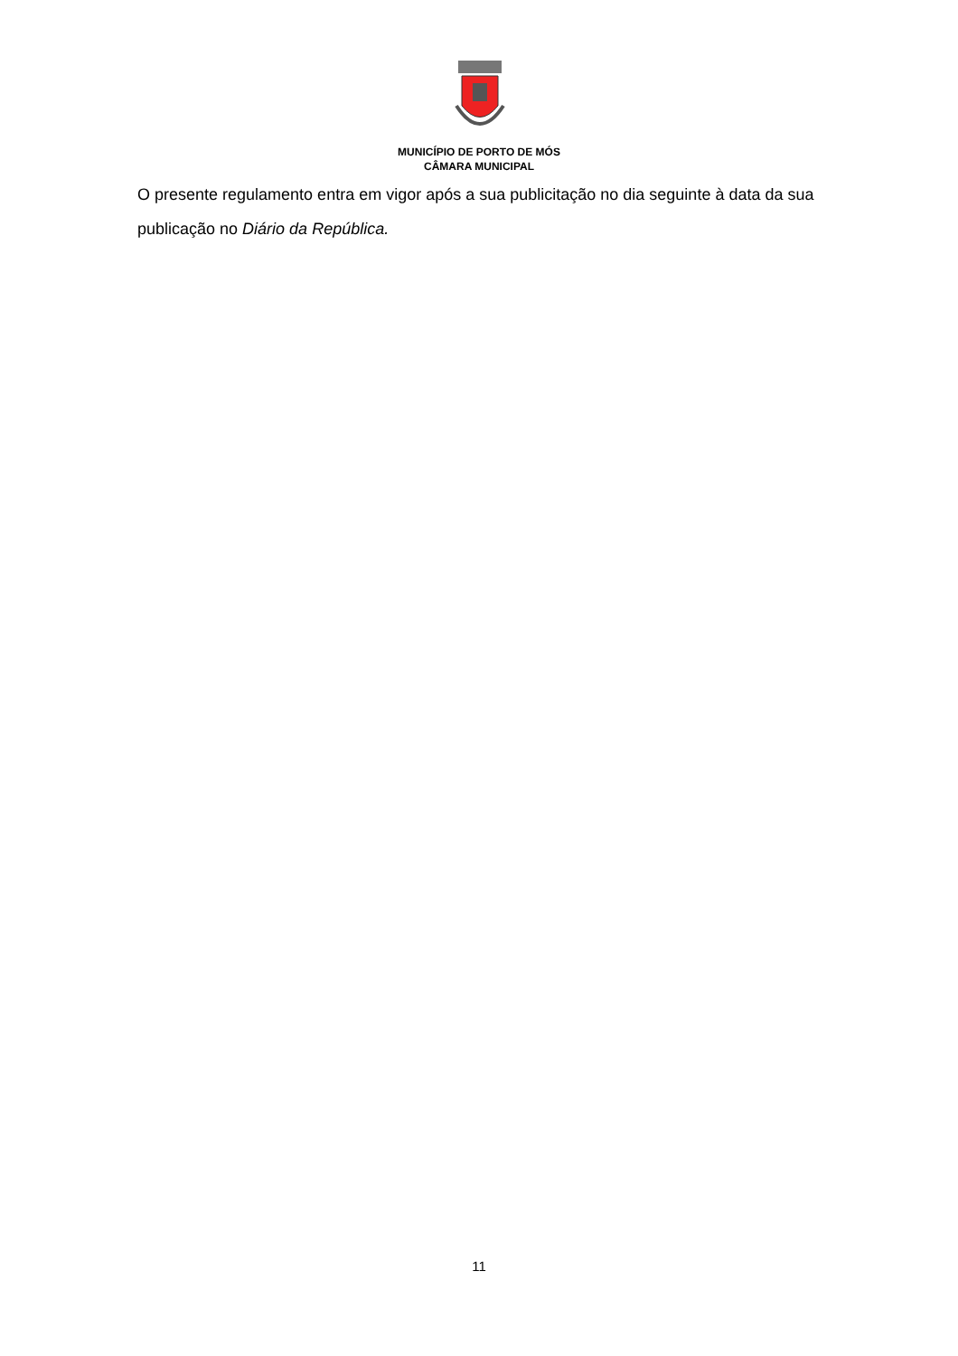MUNICÍPIO DE PORTO DE MÓS
CÂMARA MUNICIPAL
O presente regulamento entra em vigor após a sua publicitação no dia seguinte à data da sua publicação no Diário da República.
11